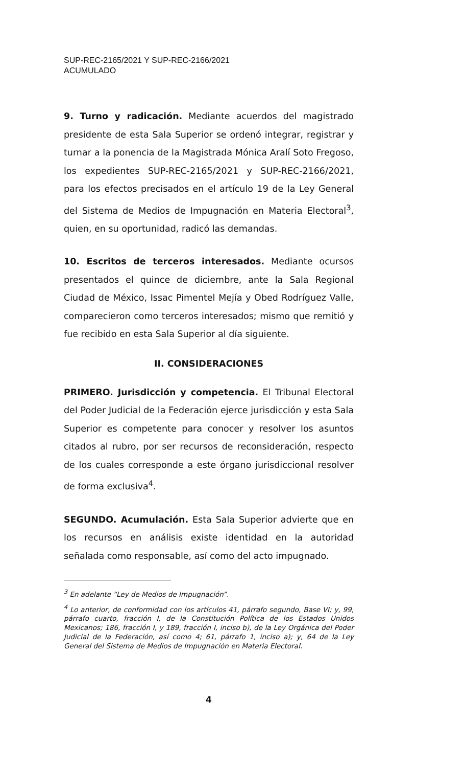SUP-REC-2165/2021 Y SUP-REC-2166/2021
ACUMULADO
9. Turno y radicación. Mediante acuerdos del magistrado presidente de esta Sala Superior se ordenó integrar, registrar y turnar a la ponencia de la Magistrada Mónica Aralí Soto Fregoso, los expedientes SUP-REC-2165/2021 y SUP-REC-2166/2021, para los efectos precisados en el artículo 19 de la Ley General del Sistema de Medios de Impugnación en Materia Electoral<sup>3</sup>, quien, en su oportunidad, radicó las demandas.
10. Escritos de terceros interesados. Mediante ocursos presentados el quince de diciembre, ante la Sala Regional Ciudad de México, Issac Pimentel Mejía y Obed Rodríguez Valle, comparecieron como terceros interesados; mismo que remitió y fue recibido en esta Sala Superior al día siguiente.
II. CONSIDERACIONES
PRIMERO. Jurisdicción y competencia. El Tribunal Electoral del Poder Judicial de la Federación ejerce jurisdicción y esta Sala Superior es competente para conocer y resolver los asuntos citados al rubro, por ser recursos de reconsideración, respecto de los cuales corresponde a este órgano jurisdiccional resolver de forma exclusiva<sup>4</sup>.
SEGUNDO. Acumulación. Esta Sala Superior advierte que en los recursos en análisis existe identidad en la autoridad señalada como responsable, así como del acto impugnado.
<sup>3</sup> En adelante “Ley de Medios de Impugnación”.
<sup>4</sup> Lo anterior, de conformidad con los artículos 41, párrafo segundo, Base VI; y, 99, párrafo cuarto, fracción I, de la Constitución Política de los Estados Unidos Mexicanos; 186, fracción I, y 189, fracción I, inciso b), de la Ley Orgánica del Poder Judicial de la Federación, así como 4; 61, párrafo 1, inciso a); y, 64 de la Ley General del Sistema de Medios de Impugnación en Materia Electoral.
4